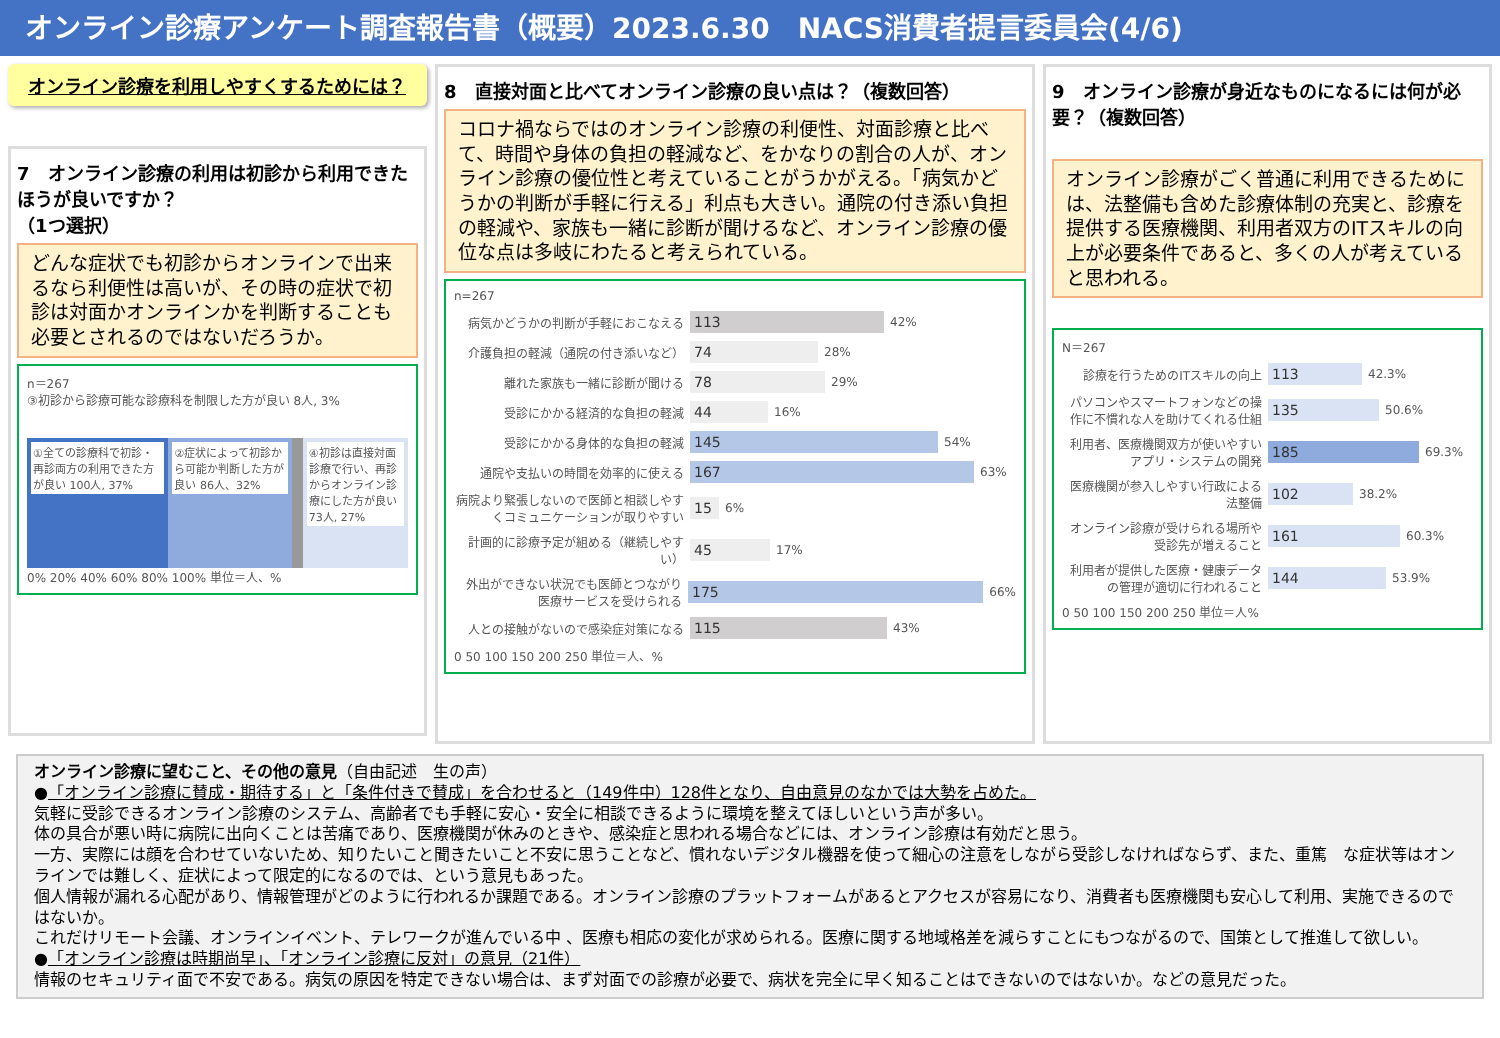オンライン診療アンケート調査報告書（概要）2023.6.30　NACS消費者提言委員会(4/6)
オンライン診療を利用しやすくするためには？
7　オンライン診療の利用は初診から利用できたほうが良いですか？
（1つ選択）
どんな症状でも初診からオンラインで出来るなら利便性は高いが、その時の症状で初診は対面かオンラインかを判断することも必要とされるのではないだろうか。
n＝267
③初診から診療可能な診療科を制限した方が良い 8人, 3%
①全ての診療科で初診・再診両方の利用できた方が良い 100人, 37%
②症状によって初診から可能か判断した方が良い 86人、32%
④初診は直接対面診療で行い、再診からオンライン診療にした方が良い 73人, 27%
0% 20% 40% 60% 80% 100% 単位＝人、%
8　直接対面と比べてオンライン診療の良い点は？（複数回答）
コロナ禍ならではのオンライン診療の利便性、対面診療と比べて、時間や身体の負担の軽減など、をかなりの割合の人が、オンライン診療の優位性と考えていることがうかがえる。「病気かどうかの判断が手軽に行える」利点も大きい。通院の付き添い負担の軽減や、家族も一緒に診断が聞けるなど、オンライン診療の優位な点は多岐にわたると考えられている。
n=267
病気かどうかの判断が手軽におこなえる 113 42%
介護負担の軽減（通院の付き添いなど） 74 28%
離れた家族も一緒に診断が聞ける 78 29%
受診にかかる経済的な負担の軽減 44 16%
受診にかかる身体的な負担の軽減 145 54%
通院や支払いの時間を効率的に使える 167 63%
病院より緊張しないので医師と相談しやすくコミュニケーションが取りやすい 15 6%
計画的に診療予定が組める（継続しやすい） 45 17%
外出ができない状況でも医師とつながり医療サービスを受けられる 175 66%
人との接触がないので感染症対策になる 115 43%
0 50 100 150 200 250 単位＝人、%
9　オンライン診療が身近なものになるには何が必要？（複数回答）
オンライン診療がごく普通に利用できるためには、法整備も含めた診療体制の充実と、診療を提供する医療機関、利用者双方のITスキルの向上が必要条件であると、多くの人が考えていると思われる。
N＝267
診療を行うためのITスキルの向上 113 42.3%
パソコンやスマートフォンなどの操作に不慣れな人を助けてくれる仕組 135 50.6%
利用者、医療機関双方が使いやすいアプリ・システムの開発 185 69.3%
医療機関が参入しやすい行政による法整備 102 38.2%
オンライン診療が受けられる場所や受診先が増えること 161 60.3%
利用者が提供した医療・健康データの管理が適切に行われること 144 53.9%
0 50 100 150 200 250 単位＝人%
オンライン診療に望むこと、その他の意見（自由記述　生の声）
●「オンライン診療に賛成・期待する」と「条件付きで賛成」を合わせると（149件中）128件となり、自由意見のなかでは大勢を占めた。
気軽に受診できるオンライン診療のシステム、高齢者でも手軽に安心・安全に相談できるように環境を整えてほしいという声が多い。
体の具合が悪い時に病院に出向くことは苦痛であり、医療機関が休みのときや、感染症と思われる場合などには、オンライン診療は有効だと思う。
一方、実際には顔を合わせていないため、知りたいこと聞きたいこと不安に思うことなど、慣れないデジタル機器を使って細心の注意をしながら受診しなければならず、また、重篤　な症状等はオンラインでは難しく、症状によって限定的になるのでは、という意見もあった。
個人情報が漏れる心配があり、情報管理がどのように行われるか課題である。オンライン診療のプラットフォームがあるとアクセスが容易になり、消費者も医療機関も安心して利用、実施できるのではないか。
これだけリモート会議、オンラインイベント、テレワークが進んでいる中 、医療も相応の変化が求められる。医療に関する地域格差を減らすことにもつながるので、国策として推進して欲しい。
●「オンライン診療は時期尚早」、「オンライン診療に反対」の意見（21件）
情報のセキュリティ面で不安である。病気の原因を特定できない場合は、まず対面での診療が必要で、病状を完全に早く知ることはできないのではないか。などの意見だった。